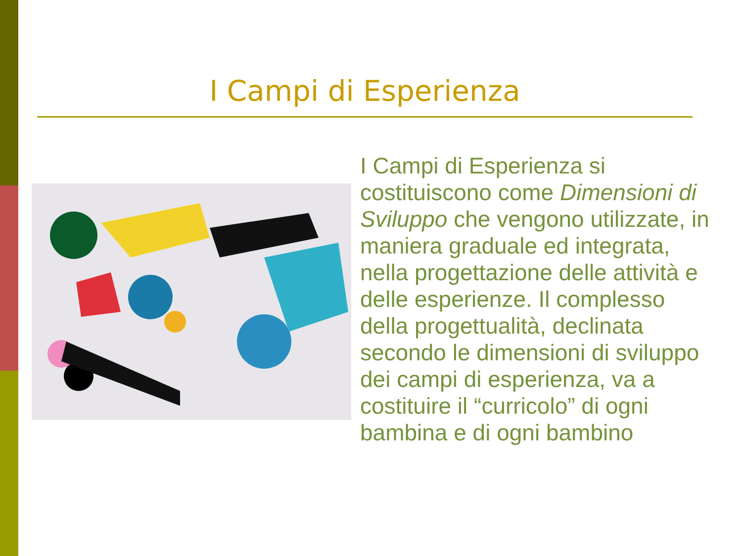I Campi di Esperienza
I Campi di Esperienza si costituiscono come Dimensioni di Sviluppo che vengono utilizzate, in maniera graduale ed integrata, nella progettazione delle attività e delle esperienze. Il complesso della progettualità, declinata secondo le dimensioni di sviluppo dei campi di esperienza, va a costituire il “curricolo” di ogni bambina e di ogni bambino